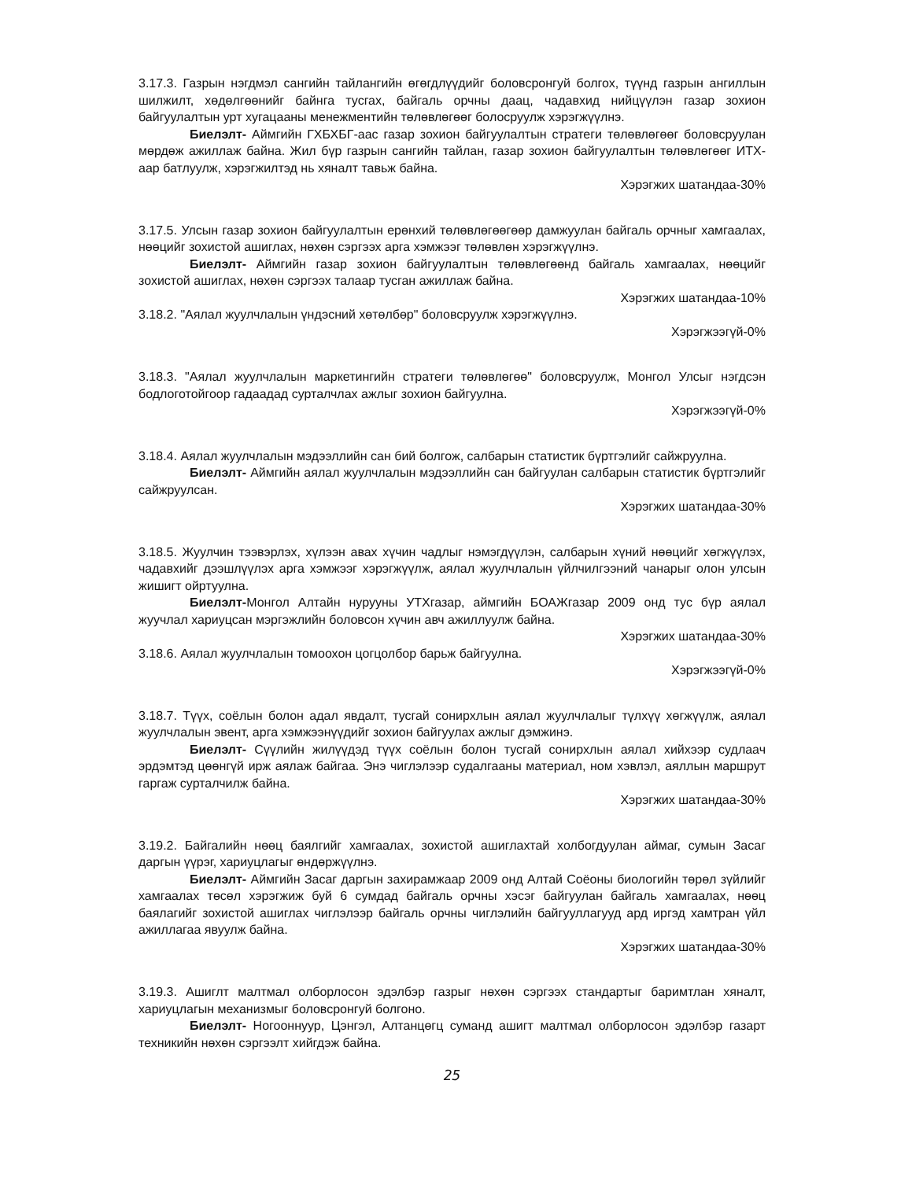3.17.3. Газрын нэгдмэл сангийн тайлангийн өгөгдлүүдийг боловсронгуй болгох, түүнд газрын ангиллын шилжилт, хөдөлгөөнийг байнга тусгах, байгаль орчны даац, чадавхид нийцүүлэн газар зохион байгуулалтын урт хугацааны менежментийн төлөвлөгөөг болосруулж хэрэгжүүлнэ.
Биелэлт- Аймгийн ГХБХБГ-аас газар зохион байгуулалтын стратеги төлөвлөгөөг боловсруулан мөрдөж ажиллаж байна. Жил бүр газрын сангийн тайлан, газар зохион байгуулалтын төлөвлөгөөг ИТХ-аар батлуулж, хэрэгжилтэд нь хяналт тавьж байна.
Хэрэгжих шатандаа-30%
3.17.5. Улсын газар зохион байгуулалтын ерөнхий төлөвлөгөөгөөр дамжуулан байгаль орчныг хамгаалах, нөөцийг зохистой ашиглах, нөхөн сэргээх арга хэмжээг төлөвлөн хэрэгжүүлнэ.
Биелэлт- Аймгийн газар зохион байгуулалтын төлөвлөгөөнд байгаль хамгаалах, нөөцийг зохистой ашиглах, нөхөн сэргээх талаар тусган ажиллаж байна.
Хэрэгжих шатандаа-10%
3.18.2. "Аялал жуулчлалын үндэсний хөтөлбөр" боловсруулж хэрэгжүүлнэ.
Хэрэгжээгүй-0%
3.18.3. "Аялал жуулчлалын маркетингийн стратеги төлөвлөгөө" боловсруулж, Монгол Улсыг нэгдсэн бодлоготойгоор гадаадад сурталчлах ажлыг зохион байгуулна.
Хэрэгжээгүй-0%
3.18.4. Аялал жуулчлалын мэдээллийн сан бий болгож, салбарын статистик бүртгэлийг сайжруулна.
Биелэлт- Аймгийн аялал жуулчлалын мэдээллийн сан байгуулан салбарын статистик бүртгэлийг сайжруулсан.
Хэрэгжих шатандаа-30%
3.18.5. Жуулчин тээвэрлэх, хүлээн авах хүчин чадлыг нэмэгдүүлэн, салбарын хүний нөөцийг хөгжүүлэх, чадавхийг дээшлүүлэх арга хэмжээг хэрэгжүүлж, аялал жуулчлалын үйлчилгээний чанарыг олон улсын жишигт ойртуулна.
Биелэлт-Монгол Алтайн нурууны УТХгазар, аймгийн БОАЖгазар 2009 онд тус бүр аялал жуучлал хариуцсан мэргэжлийн боловсон хүчин авч ажиллуулж байна.
Хэрэгжих шатандаа-30%
3.18.6. Аялал жуулчлалын томоохон цогцолбор барьж байгуулна.
Хэрэгжээгүй-0%
3.18.7. Түүх, соёлын болон адал явдалт, тусгай сонирхлын аялал жуулчлалыг түлхүү хөгжүүлж, аялал жуулчлалын эвент, арга хэмжээнүүдийг зохион байгуулах ажлыг дэмжинэ.
Биелэлт- Сүүлийн жилүүдэд түүх соёлын болон тусгай сонирхлын аялал хийхээр судлаач эрдэмтэд цөөнгүй ирж аялаж байгаа. Энэ чиглэлээр судалгааны материал, ном хэвлэл, аяллын маршрут гаргаж сурталчилж байна.
Хэрэгжих шатандаа-30%
3.19.2. Байгалийн нөөц баялгийг хамгаалах, зохистой ашиглахтай холбогдуулан аймаг, сумын Засаг даргын үүрэг, хариуцлагыг өндөржүүлнэ.
Биелэлт- Аймгийн Засаг даргын захирамжаар 2009 онд Алтай Соёоны биологийн төрөл зүйлийг хамгаалах төсөл хэрэгжиж буй 6 сумдад байгаль орчны хэсэг байгуулан байгаль хамгаалах, нөөц баялагийг зохистой ашиглах чиглэлээр байгаль орчны чиглэлийн байгууллагууд ард иргэд хамтран үйл ажиллагаа явуулж байна.
Хэрэгжих шатандаа-30%
3.19.3. Ашиглт малтмал олборлосон эдэлбэр газрыг нөхөн сэргээх стандартыг баримтлан хяналт, хариуцлагын механизмыг боловсронгуй болгоно.
Биелэлт- Ногооннуур, Цэнгэл, Алтанцөгц суманд ашигт малтмал олборлосон эдэлбэр газарт техникийн нөхөн сэргээлт хийгдэж байна.
25